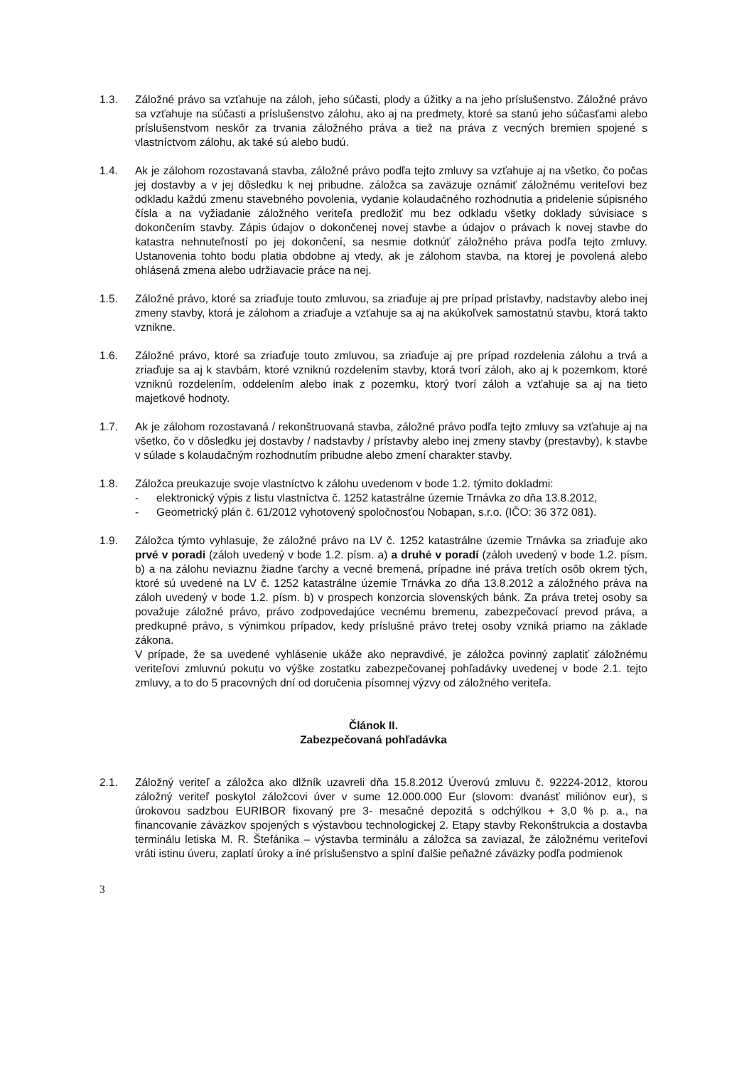1.3. Záložné právo sa vzťahuje na záloh, jeho súčasti, plody a úžitky a na jeho príslušenstvo. Záložné právo sa vzťahuje na súčasti a príslušenstvo zálohu, ako aj na predmety, ktoré sa stanú jeho súčasťami alebo príslušenstvom neskôr za trvania záložného práva a tiež na práva z vecných bremien spojené s vlastníctvom zálohu, ak také sú alebo budú.
1.4. Ak je zálohom rozostavaná stavba, záložné právo podľa tejto zmluvy sa vzťahuje aj na všetko, čo počas jej dostavby a v jej dôsledku k nej pribudne. záložca sa zaväzuje oznámiť záložnému veriteľovi bez odkladu každú zmenu stavebného povolenia, vydanie kolaudačného rozhodnutia a pridelenie súpisného čísla a na vyžiadanie záložného veriteľa predložiť mu bez odkladu všetky doklady súvisiace s dokončením stavby. Zápis údajov o dokončenej novej stavbe a údajov o právach k novej stavbe do katastra nehnuteľností po jej dokončení, sa nesmie dotknúť záložného práva podľa tejto zmluvy. Ustanovenia tohto bodu platia obdobne aj vtedy, ak je zálohom stavba, na ktorej je povolená alebo ohlásená zmena alebo udržiavacie práce na nej.
1.5. Záložné právo, ktoré sa zriaďuje touto zmluvou, sa zriaďuje aj pre prípad prístavby, nadstavby alebo inej zmeny stavby, ktorá je zálohom a zriaďuje a vzťahuje sa aj na akúkoľvek samostatnú stavbu, ktorá takto vznikne.
1.6. Záložné právo, ktoré sa zriaďuje touto zmluvou, sa zriaďuje aj pre prípad rozdelenia zálohu a trvá a zriaďuje sa aj k stavbám, ktoré vzniknú rozdelením stavby, ktorá tvorí záloh, ako aj k pozemkom, ktoré vzniknú rozdelením, oddelením alebo inak z pozemku, ktorý tvorí záloh a vzťahuje sa aj na tieto majetkové hodnoty.
1.7. Ak je zálohom rozostavaná / rekonštruovaná stavba, záložné právo podľa tejto zmluvy sa vzťahuje aj na všetko, čo v dôsledku jej dostavby / nadstavby / prístavby alebo inej zmeny stavby (prestavby), k stavbe v súlade s kolaudačným rozhodnutím pribudne alebo zmení charakter stavby.
1.8. Záložca preukazuje svoje vlastníctvo k zálohu uvedenom v bode 1.2. týmito dokladmi:
- elektronický výpis z listu vlastníctva č. 1252 katastrálne územie Trnávka zo dňa 13.8.2012,
- Geometrický plán č. 61/2012 vyhotovený spoločnosťou Nobapan, s.r.o. (IČO: 36 372 081).
1.9. Záložca týmto vyhlasuje, že záložné právo na LV č. 1252 katastrálne územie Trnávka sa zriaďuje ako prvé v poradí (záloh uvedený v bode 1.2. písm. a) a druhé v poradí (záloh uvedený v bode 1.2. písm. b) a na zálohu neviaznu žiadne ťarchy a vecné bremená, prípadne iné práva tretích osôb okrem tých, ktoré sú uvedené na LV č. 1252 katastrálne územie Trnávka zo dňa 13.8.2012 a záložného práva na záloh uvedený v bode 1.2. písm. b) v prospech konzorcia slovenských bánk. Za práva tretej osoby sa považuje záložné právo, právo zodpovedajúce vecnému bremenu, zabezpečovací prevod práva, a predkupné právo, s výnimkou prípadov, kedy príslušné právo tretej osoby vzniká priamo na základe zákona.
V prípade, že sa uvedené vyhlásenie ukáže ako nepravdivé, je záložca povinný zaplatiť záložnému veriteľovi zmluvnú pokutu vo výške zostatku zabezpečovanej pohľadávky uvedenej v bode 2.1. tejto zmluvy, a to do 5 pracovných dní od doručenia písomnej výzvy od záložného veriteľa.
Článok II.
Zabezpečovaná pohľadávka
2.1. Záložný veriteľ a záložca ako dlžník uzavreli dňa 15.8.2012 Úverovú zmluvu č. 92224-2012, ktorou záložný veriteľ poskytol záložcovi úver v sume 12.000.000 Eur (slovom: dvanásť miliónov eur), s úrokovou sadzbou EURIBOR fixovaný pre 3- mesačné depozitá s odchýlkou + 3,0 % p. a., na financovanie záväzkov spojených s výstavbou technologickej 2. Etapy stavby Rekonštrukcia a dostavba terminálu letiska M. R. Štefánika – výstavba terminálu a záložca sa zaviazal, že záložnému veriteľovi vráti istinu úveru, zaplatí úroky a iné príslušenstvo a splní ďalšie peňažné záväzky podľa podmienok
3